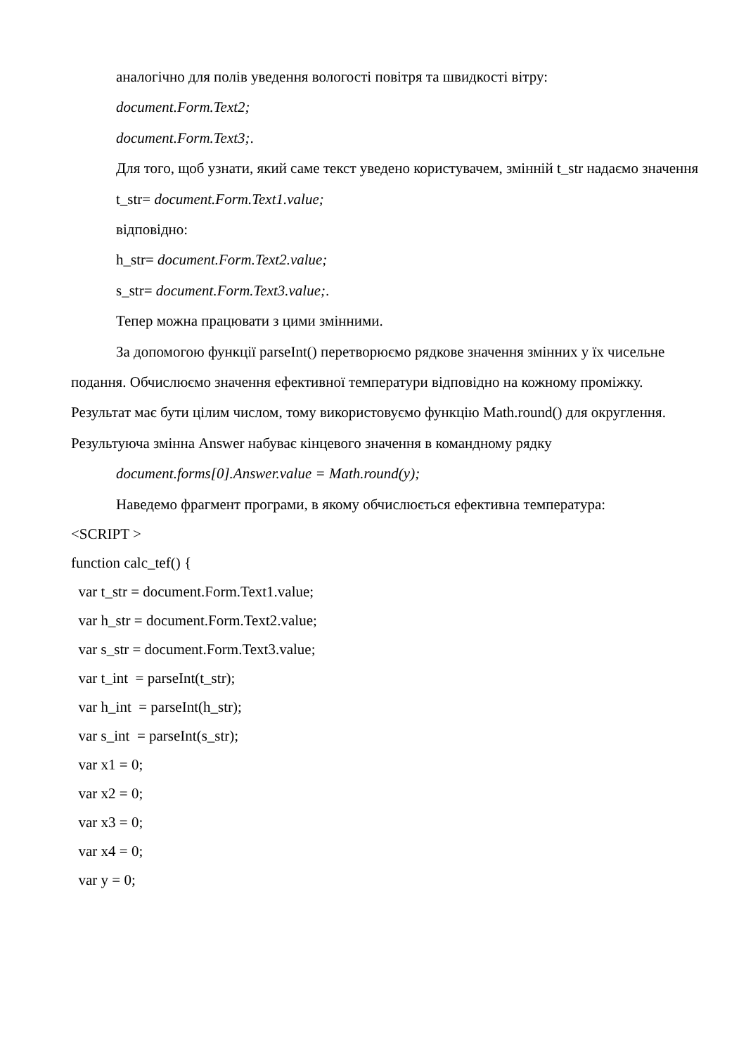аналогічно для полів уведення вологості повітря та швидкості вітру:
document.Form.Text2;
document.Form.Text3;.
Для того, щоб узнати, який саме текст уведено користувачем, змінній t_str надаємо значення
t_str= document.Form.Text1.value;
відповідно:
h_str= document.Form.Text2.value;
s_str= document.Form.Text3.value;.
Тепер можна працювати з цими змінними.
За допомогою функції parseInt() перетворюємо рядкове значення змінних у їх чисельне подання. Обчислюємо значення ефективної температури відповідно на кожному проміжку. Результат має бути цілим числом, тому використовуємо функцію Math.round() для округлення. Результуюча змінна Answer набуває кінцевого значення в командному рядку
document.forms[0].Answer.value = Math.round(y);
Наведемо фрагмент програми, в якому обчислюється ефективна температура:
<SCRIPT >
function calc_tef() {
var t_str = document.Form.Text1.value;
var h_str = document.Form.Text2.value;
var s_str = document.Form.Text3.value;
var t_int = parseInt(t_str);
var h_int = parseInt(h_str);
var s_int = parseInt(s_str);
var x1 = 0;
var x2 = 0;
var x3 = 0;
var x4 = 0;
var y = 0;